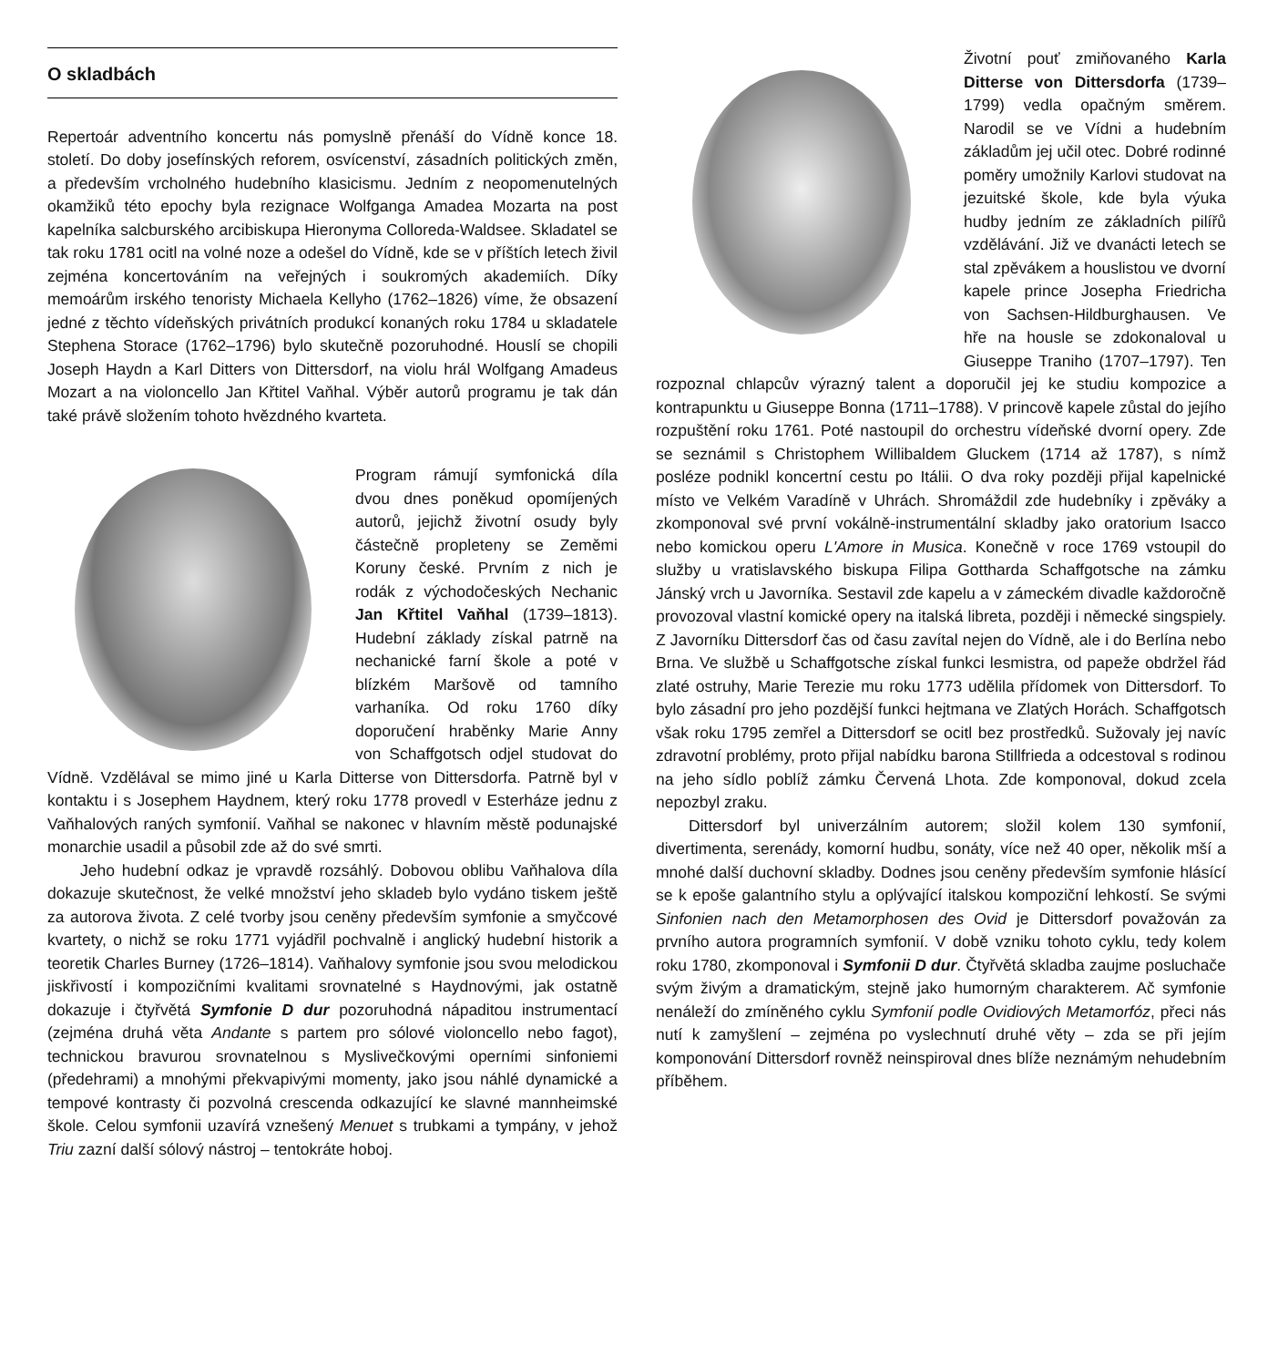O skladbách
Repertoár adventního koncertu nás pomyslně přenáší do Vídně konce 18. století. Do doby josefínských reforem, osvícenství, zásadních politických změn, a především vrcholného hudebního klasicismu. Jedním z neopomenutelných okamžiků této epochy byla rezignace Wolfganga Amadea Mozarta na post kapelníka salcburského arcibiskupa Hieronyma Colloreda-Waldsee. Skladatel se tak roku 1781 ocitl na volné noze a odešel do Vídně, kde se v příštích letech živil zejména koncertováním na veřejných i soukromých akademiích. Díky memoárům irského tenoristy Michaela Kellyho (1762–1826) víme, že obsazení jedné z těchto vídeňských privátních produkcí konaných roku 1784 u skladatele Stephena Storace (1762–1796) bylo skutečně pozoruhodné. Houslí se chopili Joseph Haydn a Karl Ditters von Dittersdorf, na violu hrál Wolfgang Amadeus Mozart a na violoncello Jan Křtitel Vaňhal. Výběr autorů programu je tak dán také právě složením tohoto hvězdného kvarteta.
Program rámují symfonická díla dvou dnes poněkud opomíjených autorů, jejichž životní osudy byly částečně propleteny se Zeměmi Koruny české. Prvním z nich je rodák z východočeských Nechanic Jan Křtitel Vaňhal (1739–1813). Hudební základy získal patrně na nechanické farní škole a poté v blízkém Maršově od tamního varhaníka. Od roku 1760 díky doporučení hraběnky Marie Anny von Schaffgotsch odjel studovat do Vídně. Vzdělával se mimo jiné u Karla Ditterse von Dittersdorfa. Patrně byl v kontaktu i s Josephem Haydnem, který roku 1778 provedl v Esterháze jednu z Vaňhalových raných symfonií. Vaňhal se nakonec v hlavním městě podunajské monarchie usadil a působil zde až do své smrti.
Jeho hudební odkaz je vpravdě rozsáhlý. Dobovou oblibu Vaňhalova díla dokazuje skutečnost, že velké množství jeho skladeb bylo vydáno tiskem ještě za autorova života. Z celé tvorby jsou ceněny především symfonie a smyčcové kvartety, o nichž se roku 1771 vyjádřil pochvalně i anglický hudební historik a teoretik Charles Burney (1726–1814). Vaňhalovy symfonie jsou svou melodickou jiskřivostí i kompozičními kvalitami srovnatelné s Haydnovými, jak ostatně dokazuje i čtyřvětá Symfonie D dur pozoruhodná nápaditou instrumentací (zejména druhá věta Andante s partem pro sólové violoncello nebo fagot), technickou bravurou srovnatelnou s Myslivečkovými operními sinfoniemi (předehrami) a mnohými překvapivými momenty, jako jsou náhlé dynamické a tempové kontrasty či pozvolná crescenda odkazující ke slavné mannheimské škole. Celou symfonii uzavírá vznešený Menuet s trubkami a tympány, v jehož Triu zazní další sólový nástroj – tentokráte hoboj.
Životní pouť zmiňovaného Karla Ditterse von Dittersdorfa (1739–1799) vedla opačným směrem. Narodil se ve Vídni a hudebním základům jej učil otec. Dobré rodinné poměry umožnily Karlovi studovat na jezuitské škole, kde byla výuka hudby jedním ze základních pilířů vzdělávání. Již ve dvanácti letech se stal zpěvákem a houslistou ve dvorní kapele prince Josepha Friedricha von Sachsen-Hildburghausen. Ve hře na housle se zdokonaloval u Giuseppe Traniho (1707–1797). Ten rozpoznal chlapcův výrazný talent a doporučil jej ke studiu kompozice a kontrapunktu u Giuseppe Bonna (1711–1788). V princově kapele zůstal do jejího rozpuštění roku 1761. Poté nastoupil do orchestru vídeňské dvorní opery. Zde se seznámil s Christophem Willibaldem Gluckem (1714 až 1787), s nímž posléze podnikl koncertní cestu po Itálii. O dva roky později přijal kapelnické místo ve Velkém Varadíně v Uhrách. Shromáždil zde hudebníky i zpěváky a zkomponoval své první vokálně-instrumentální skladby jako oratorium Isacco nebo komickou operu L'Amore in Musica. Konečně v roce 1769 vstoupil do služby u vratislavského biskupa Filipa Gottharda Schaffgotsche na zámku Jánský vrch u Javorníka. Sestavil zde kapelu a v zámeckém divadle každoročně provozoval vlastní komické opery na italská libreta, později i německé singspiely. Z Javorníku Dittersdorf čas od času zavítal nejen do Vídně, ale i do Berlína nebo Brna. Ve službě u Schaffgotsche získal funkci lesmistra, od papeže obdržel řád zlaté ostruhy, Marie Terezie mu roku 1773 udělila přídomek von Dittersdorf. To bylo zásadní pro jeho pozdější funkci hejtmana ve Zlatých Horách. Schaffgotsch však roku 1795 zemřel a Dittersdorf se ocitl bez prostředků. Sužovaly jej navíc zdravotní problémy, proto přijal nabídku barona Stillfrieda a odcestoval s rodinou na jeho sídlo poblíž zámku Červená Lhota. Zde komponoval, dokud zcela nepozbyl zraku.
Dittersdorf byl univerzálním autorem; složil kolem 130 symfonií, divertimenta, serenády, komorní hudbu, sonáty, více než 40 oper, několik mší a mnohé další duchovní skladby. Dodnes jsou ceněny především symfonie hlásící se k epoše galantního stylu a oplývající italskou kompoziční lehkostí. Se svými Sinfonien nach den Metamorphosen des Ovid je Dittersdorf považován za prvního autora programních symfonií. V době vzniku tohoto cyklu, tedy kolem roku 1780, zkomponoval i Symfonii D dur. Čtyřvětá skladba zaujme posluchače svým živým a dramatickým, stejně jako humorným charakterem. Ač symfonie nenáleží do zmíněného cyklu Symfonií podle Ovidiových Metamorfóz, přeci nás nutí k zamyšlení – zejména po vyslechnutí druhé věty – zda se při jejím komponování Dittersdorf rovněž neinspiroval dnes blíže neznámým nehudebním příběhem.